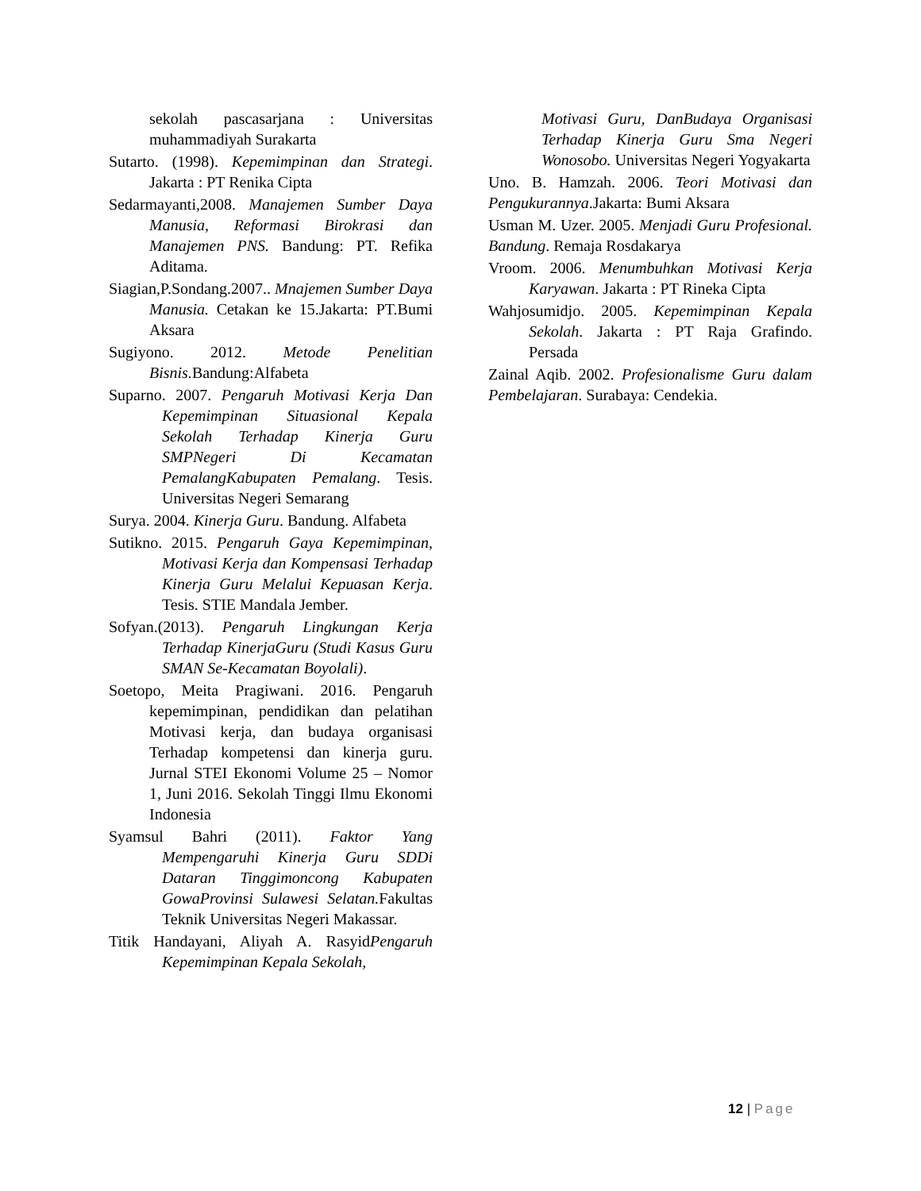sekolah pascasarjana : Universitas muhammadiyah Surakarta
Sutarto. (1998). Kepemimpinan dan Strategi. Jakarta : PT Renika Cipta
Sedarmayanti,2008. Manajemen Sumber Daya Manusia, Reformasi Birokrasi dan Manajemen PNS. Bandung: PT. Refika Aditama.
Siagian,P.Sondang.2007.. Mnajemen Sumber Daya Manusia. Cetakan ke 15.Jakarta: PT.Bumi Aksara
Sugiyono. 2012. Metode Penelitian Bisnis. Bandung:Alfabeta
Suparno. 2007. Pengaruh Motivasi Kerja Dan Kepemimpinan Situasional Kepala Sekolah Terhadap Kinerja Guru SMPNegeri Di Kecamatan PemalangKabupaten Pemalang. Tesis. Universitas Negeri Semarang
Surya. 2004. Kinerja Guru. Bandung. Alfabeta
Sutikno. 2015. Pengaruh Gaya Kepemimpinan, Motivasi Kerja dan Kompensasi Terhadap Kinerja Guru Melalui Kepuasan Kerja. Tesis. STIE Mandala Jember.
Sofyan.(2013). Pengaruh Lingkungan Kerja Terhadap KinerjaGuru (Studi Kasus Guru SMAN Se-Kecamatan Boyolali).
Soetopo, Meita Pragiwani. 2016. Pengaruh kepemimpinan, pendidikan dan pelatihan Motivasi kerja, dan budaya organisasi Terhadap kompetensi dan kinerja guru. Jurnal STEI Ekonomi Volume 25 – Nomor 1, Juni 2016. Sekolah Tinggi Ilmu Ekonomi Indonesia
Syamsul Bahri (2011). Faktor Yang Mempengaruhi Kinerja Guru SDDi Dataran Tinggimoncong Kabupaten GowaProvinsi Sulawesi Selatan. Fakultas Teknik Universitas Negeri Makassar.
Titik Handayani, Aliyah A. RasyidPengaruh Kepemimpinan Kepala Sekolah,
Motivasi Guru, DanBudaya Organisasi Terhadap Kinerja Guru Sma Negeri Wonosobo. Universitas Negeri Yogyakarta
Uno. B. Hamzah. 2006. Teori Motivasi dan Pengukurannya.Jakarta: Bumi Aksara
Usman M. Uzer. 2005. Menjadi Guru Profesional. Bandung. Remaja Rosdakarya
Vroom. 2006. Menumbuhkan Motivasi Kerja Karyawan. Jakarta : PT Rineka Cipta
Wahjosumidjo. 2005. Kepemimpinan Kepala Sekolah. Jakarta : PT Raja Grafindo. Persada
Zainal Aqib. 2002. Profesionalisme Guru dalam Pembelajaran. Surabaya: Cendekia.
12 | Page